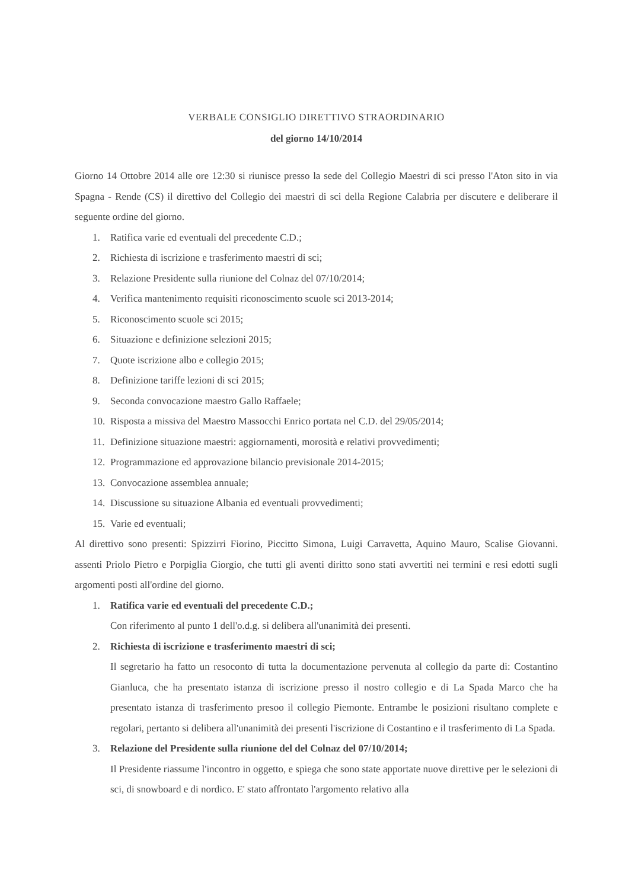VERBALE CONSIGLIO DIRETTIVO STRAORDINARIO
del giorno 14/10/2014
Giorno 14 Ottobre 2014 alle ore 12:30 si riunisce presso la sede del Collegio Maestri di sci presso l'Aton sito in via Spagna - Rende (CS) il direttivo del Collegio dei maestri di sci della Regione Calabria per discutere e deliberare il seguente ordine del giorno.
1. Ratifica varie ed eventuali del precedente C.D.;
2. Richiesta di iscrizione e trasferimento maestri di sci;
3. Relazione Presidente sulla riunione del Colnaz del 07/10/2014;
4. Verifica mantenimento requisiti riconoscimento scuole sci 2013-2014;
5. Riconoscimento scuole sci 2015;
6. Situazione e definizione selezioni 2015;
7. Quote iscrizione albo e collegio 2015;
8. Definizione tariffe lezioni di sci 2015;
9. Seconda convocazione maestro Gallo Raffaele;
10. Risposta a missiva del Maestro Massocchi Enrico portata nel C.D. del 29/05/2014;
11. Definizione situazione maestri: aggiornamenti, morosità e relativi provvedimenti;
12. Programmazione ed approvazione bilancio previsionale 2014-2015;
13. Convocazione assemblea annuale;
14. Discussione su situazione Albania ed eventuali provvedimenti;
15. Varie ed eventuali;
Al direttivo sono presenti: Spizzirri Fiorino, Piccitto Simona, Luigi Carravetta, Aquino Mauro, Scalise Giovanni. assenti Priolo Pietro e Porpiglia Giorgio, che tutti gli aventi diritto sono stati avvertiti nei termini e resi edotti sugli argomenti posti all'ordine del giorno.
1. Ratifica varie ed eventuali del precedente C.D.;
Con riferimento al punto 1 dell'o.d.g. si delibera all'unanimità dei presenti.
2. Richiesta di iscrizione e trasferimento maestri di sci;
Il segretario ha fatto un resoconto di tutta la documentazione pervenuta al collegio da parte di: Costantino Gianluca, che ha presentato istanza di iscrizione presso il nostro collegio e di La Spada Marco che ha presentato istanza di trasferimento presoo il collegio Piemonte. Entrambe le posizioni risultano complete e regolari, pertanto si delibera all'unanimità dei presenti l'iscrizione di Costantino e il trasferimento di La Spada.
3. Relazione del Presidente sulla riunione del del Colnaz del 07/10/2014;
Il Presidente riassume l'incontro in oggetto, e spiega che sono state apportate nuove direttive per le selezioni di sci, di snowboard e di nordico. E' stato affrontato l'argomento relativo alla